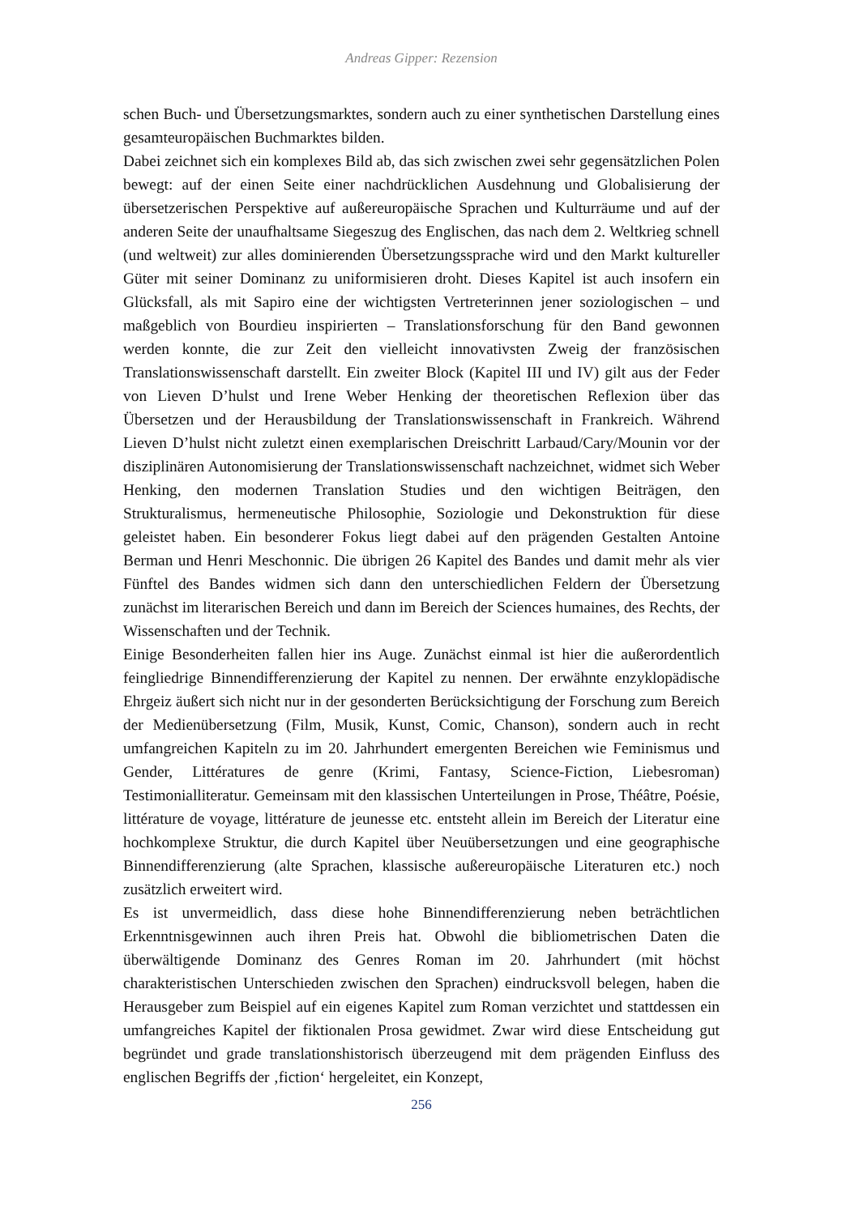Andreas Gipper: Rezension
schen Buch- und Übersetzungsmarktes, sondern auch zu einer synthetischen Darstellung eines gesamteuropäischen Buchmarktes bilden.
Dabei zeichnet sich ein komplexes Bild ab, das sich zwischen zwei sehr gegensätzlichen Polen bewegt: auf der einen Seite einer nachdrücklichen Ausdehnung und Globalisierung der übersetzerischen Perspektive auf außereuropäische Sprachen und Kulturräume und auf der anderen Seite der unaufhaltsame Siegeszug des Englischen, das nach dem 2. Weltkrieg schnell (und weltweit) zur alles dominierenden Übersetzungssprache wird und den Markt kultureller Güter mit seiner Dominanz zu uniformisieren droht. Dieses Kapitel ist auch insofern ein Glücksfall, als mit Sapiro eine der wichtigsten Vertreterinnen jener soziologischen – und maßgeblich von Bourdieu inspirierten – Translationsforschung für den Band gewonnen werden konnte, die zur Zeit den vielleicht innovativsten Zweig der französischen Translationswissenschaft darstellt. Ein zweiter Block (Kapitel III und IV) gilt aus der Feder von Lieven D’hulst und Irene Weber Henking der theoretischen Reflexion über das Übersetzen und der Herausbildung der Translationswissenschaft in Frankreich. Während Lieven D’hulst nicht zuletzt einen exemplarischen Dreischritt Larbaud/Cary/Mounin vor der disziplinären Autonomisierung der Translationswissenschaft nachzeichnet, widmet sich Weber Henking, den modernen Translation Studies und den wichtigen Beiträgen, den Strukturalismus, hermeneutische Philosophie, Soziologie und Dekonstruktion für diese geleistet haben. Ein besonderer Fokus liegt dabei auf den prägenden Gestalten Antoine Berman und Henri Meschonnic. Die übrigen 26 Kapitel des Bandes und damit mehr als vier Fünftel des Bandes widmen sich dann den unterschiedlichen Feldern der Übersetzung zunächst im literarischen Bereich und dann im Bereich der Sciences humaines, des Rechts, der Wissenschaften und der Technik.
Einige Besonderheiten fallen hier ins Auge. Zunächst einmal ist hier die außerordentlich feingliedrige Binnendifferenzierung der Kapitel zu nennen. Der erwähnte enzyklopädische Ehrgeiz äußert sich nicht nur in der gesonderten Berücksichtigung der Forschung zum Bereich der Medienübersetzung (Film, Musik, Kunst, Comic, Chanson), sondern auch in recht umfangreichen Kapiteln zu im 20. Jahrhundert emergenten Bereichen wie Feminismus und Gender, Littératures de genre (Krimi, Fantasy, Science-Fiction, Liebesroman) Testimonialliteratur. Gemeinsam mit den klassischen Unterteilungen in Prose, Théâtre, Poésie, littérature de voyage, littérature de jeunesse etc. entsteht allein im Bereich der Literatur eine hochkomplexe Struktur, die durch Kapitel über Neuübersetzungen und eine geographische Binnendifferenzierung (alte Sprachen, klassische außereuropäische Literaturen etc.) noch zusätzlich erweitert wird.
Es ist unvermeidlich, dass diese hohe Binnendifferenzierung neben beträchtlichen Erkenntnisgewinnen auch ihren Preis hat. Obwohl die bibliometrischen Daten die überwältigende Dominanz des Genres Roman im 20. Jahrhundert (mit höchst charakteristischen Unterschieden zwischen den Sprachen) eindrucksvoll belegen, haben die Herausgeber zum Beispiel auf ein eigenes Kapitel zum Roman verzichtet und stattdessen ein umfangreiches Kapitel der fiktionalen Prosa gewidmet. Zwar wird diese Entscheidung gut begründet und grade translationshistorisch überzeugend mit dem prägenden Einfluss des englischen Begriffs der ‚fiction‘ hergeleitet, ein Konzept,
256